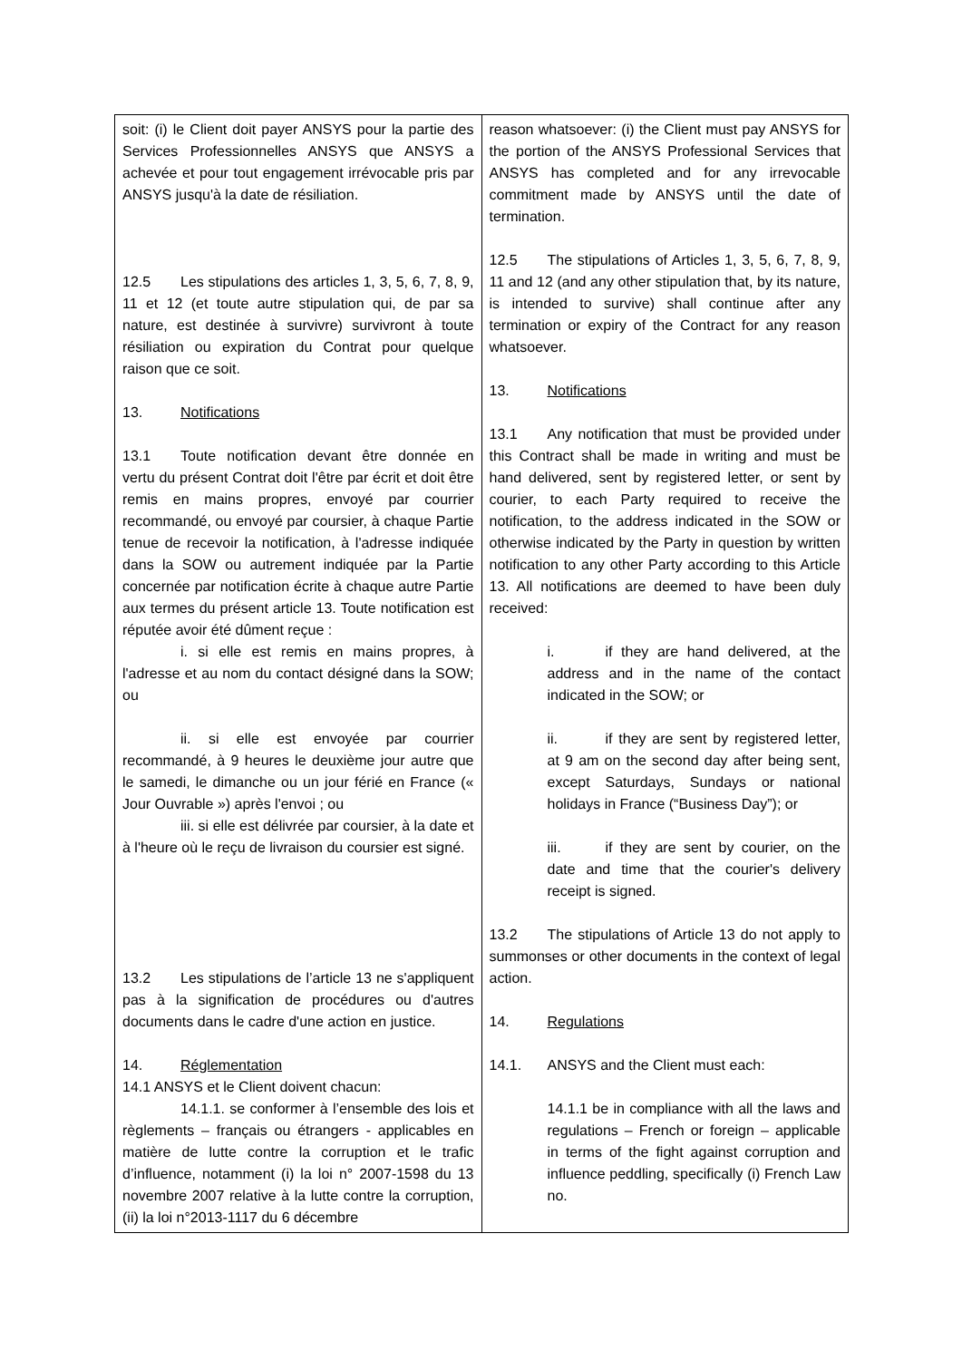| soit: (i) le Client doit payer ANSYS pour la partie des Services Professionnelles ANSYS que ANSYS a achevée et pour tout engagement irrévocable pris par ANSYS jusqu'à la date de résiliation. 12.5 Les stipulations des articles 1, 3, 5, 6, 7, 8, 9, 11 et 12 (et toute autre stipulation qui, de par sa nature, est destinée à survivre) survivront à toute résiliation ou expiration du Contrat pour quelque raison que ce soit. 13. Notifications 13.1 Toute notification devant être donnée en vertu du présent Contrat doit l'être par écrit et doit être remis en mains propres, envoyé par courrier recommandé, ou envoyé par coursier, à chaque Partie tenue de recevoir la notification, à l'adresse indiquée dans la SOW ou autrement indiquée par la Partie concernée par notification écrite à chaque autre Partie aux termes du présent article 13. Toute notification est réputée avoir été dûment reçue : i. si elle est remis en mains propres, à l'adresse et au nom du contact désigné dans la SOW; ou ii. si elle est envoyée par courrier recommandé, à 9 heures le deuxième jour autre que le samedi, le dimanche ou un jour férié en France (« Jour Ouvrable ») après l'envoi ; ou iii. si elle est délivrée par coursier, à la date et à l'heure où le reçu de livraison du coursier est signé. 13.2 Les stipulations de l’article 13 ne s'appliquent pas à la signification de procédures ou d'autres documents dans le cadre d'une action en justice. 14. Réglementation 14.1 ANSYS et le Client doivent chacun: 14.1.1. se conformer à l’ensemble des lois et règlements – français ou étrangers - applicables en matière de lutte contre la corruption et le trafic d’influence, notamment (i) la loi n° 2007-1598 du 13 novembre 2007 relative à la lutte contre la corruption, (ii) la loi n°2013-1117 du 6 décembre | reason whatsoever: (i) the Client must pay ANSYS for the portion of the ANSYS Professional Services that ANSYS has completed and for any irrevocable commitment made by ANSYS until the date of termination. 12.5 The stipulations of Articles 1, 3, 5, 6, 7, 8, 9, 11 and 12 (and any other stipulation that, by its nature, is intended to survive) shall continue after any termination or expiry of the Contract for any reason whatsoever. 13. Notifications 13.1 Any notification that must be provided under this Contract shall be made in writing and must be hand delivered, sent by registered letter, or sent by courier, to each Party required to receive the notification, to the address indicated in the SOW or otherwise indicated by the Party in question by written notification to any other Party according to this Article 13. All notifications are deemed to have been duly received: i. if they are hand delivered, at the address and in the name of the contact indicated in the SOW; or ii. if they are sent by registered letter, at 9 am on the second day after being sent, except Saturdays, Sundays or national holidays in France (“Business Day”); or iii. if they are sent by courier, on the date and time that the courier's delivery receipt is signed. 13.2 The stipulations of Article 13 do not apply to summonses or other documents in the context of legal action. 14. Regulations 14.1. ANSYS and the Client must each: 14.1.1 be in compliance with all the laws and regulations – French or foreign – applicable in terms of the fight against corruption and influence peddling, specifically (i) French Law no. |